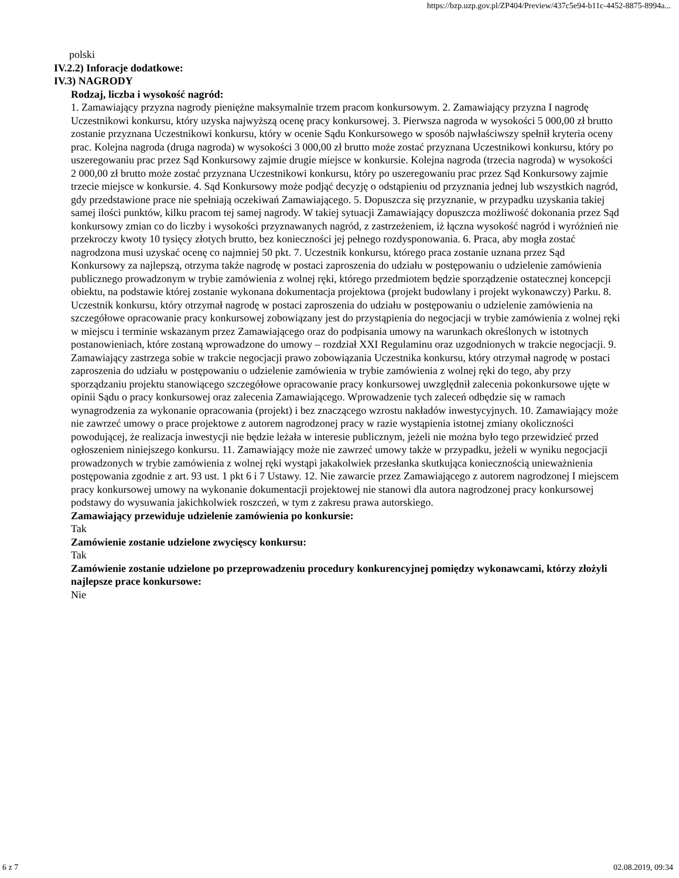https://bzp.uzp.gov.pl/ZP404/Preview/437c5e94-b11c-4452-8875-8994a...
polski
IV.2.2) Inforacje dodatkowe:
IV.3) NAGRODY
Rodzaj, liczba i wysokość nagród:
1. Zamawiający przyzna nagrody pieniężne maksymalnie trzem pracom konkursowym. 2. Zamawiający przyzna I nagrodę Uczestnikowi konkursu, który uzyska najwyższą ocenę pracy konkursowej. 3. Pierwsza nagroda w wysokości 5 000,00 zł brutto zostanie przyznana Uczestnikowi konkursu, który w ocenie Sądu Konkursowego w sposób najwłaściwszy spełnił kryteria oceny prac. Kolejna nagroda (druga nagroda) w wysokości 3 000,00 zł brutto może zostać przyznana Uczestnikowi konkursu, który po uszeregowaniu prac przez Sąd Konkursowy zajmie drugie miejsce w konkursie. Kolejna nagroda (trzecia nagroda) w wysokości 2 000,00 zł brutto może zostać przyznana Uczestnikowi konkursu, który po uszeregowaniu prac przez Sąd Konkursowy zajmie trzecie miejsce w konkursie. 4. Sąd Konkursowy może podjąć decyzję o odstąpieniu od przyznania jednej lub wszystkich nagród, gdy przedstawione prace nie spełniają oczekiwań Zamawiającego. 5. Dopuszcza się przyznanie, w przypadku uzyskania takiej samej ilości punktów, kilku pracom tej samej nagrody. W takiej sytuacji Zamawiający dopuszcza możliwość dokonania przez Sąd konkursowy zmian co do liczby i wysokości przyznawanych nagród, z zastrzeżeniem, iż łączna wysokość nagród i wyróżnień nie przekroczy kwoty 10 tysięcy złotych brutto, bez konieczności jej pełnego rozdysponowania. 6. Praca, aby mogła zostać nagrodzona musi uzyskać ocenę co najmniej 50 pkt. 7. Uczestnik konkursu, którego praca zostanie uznana przez Sąd Konkursowy za najlepszą, otrzyma także nagrodę w postaci zaproszenia do udziału w postępowaniu o udzielenie zamówienia publicznego prowadzonym w trybie zamówienia z wolnej ręki, którego przedmiotem będzie sporządzenie ostatecznej koncepcji obiektu, na podstawie której zostanie wykonana dokumentacja projektowa (projekt budowlany i projekt wykonawczy) Parku. 8. Uczestnik konkursu, który otrzymał nagrodę w postaci zaproszenia do udziału w postępowaniu o udzielenie zamówienia na szczegółowe opracowanie pracy konkursowej zobowiązany jest do przystąpienia do negocjacji w trybie zamówienia z wolnej ręki w miejscu i terminie wskazanym przez Zamawiającego oraz do podpisania umowy na warunkach określonych w istotnych postanowieniach, które zostaną wprowadzone do umowy – rozdział XXI Regulaminu oraz uzgodnionych w trakcie negocjacji. 9. Zamawiający zastrzega sobie w trakcie negocjacji prawo zobowiązania Uczestnika konkursu, który otrzymał nagrodę w postaci zaproszenia do udziału w postępowaniu o udzielenie zamówienia w trybie zamówienia z wolnej ręki do tego, aby przy sporządzaniu projektu stanowiącego szczegółowe opracowanie pracy konkursowej uwzględnił zalecenia pokonkursowe ujęte w opinii Sądu o pracy konkursowej oraz zalecenia Zamawiającego. Wprowadzenie tych zaleceń odbędzie się w ramach wynagrodzenia za wykonanie opracowania (projekt) i bez znaczącego wzrostu nakładów inwestycyjnych. 10. Zamawiający może nie zawrzeć umowy o prace projektowe z autorem nagrodzonej pracy w razie wystąpienia istotnej zmiany okoliczności powodującej, że realizacja inwestycji nie będzie leżała w interesie publicznym, jeżeli nie można było tego przewidzieć przed ogłoszeniem niniejszego konkursu. 11. Zamawiający może nie zawrzeć umowy także w przypadku, jeżeli w wyniku negocjacji prowadzonych w trybie zamówienia z wolnej ręki wystąpi jakakolwiek przesłanka skutkująca koniecznością unieważnienia postępowania zgodnie z art. 93 ust. 1 pkt 6 i 7 Ustawy. 12. Nie zawarcie przez Zamawiającego z autorem nagrodzonej I miejscem pracy konkursowej umowy na wykonanie dokumentacji projektowej nie stanowi dla autora nagrodzonej pracy konkursowej podstawy do wysuwania jakichkolwiek roszczeń, w tym z zakresu prawa autorskiego.
Zamawiający przewiduje udzielenie zamówienia po konkursie:
Tak
Zamówienie zostanie udzielone zwycięscy konkursu:
Tak
Zamówienie zostanie udzielone po przeprowadzeniu procedury konkurencyjnej pomiędzy wykonawcami, którzy złożyli najlepsze prace konkursowe:
Nie
6 z 7 02.08.2019, 09:34